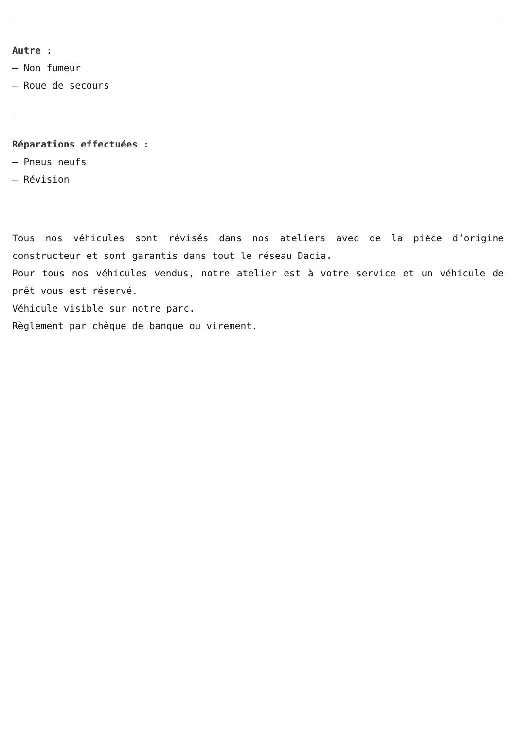Autre :
– Non fumeur
– Roue de secours
Réparations effectuées :
– Pneus neufs
– Révision
Tous nos véhicules sont révisés dans nos ateliers avec de la pièce d’origine constructeur et sont garantis dans tout le réseau Dacia.
Pour tous nos véhicules vendus, notre atelier est à votre service et un véhicule de prêt vous est réservé.
Véhicule visible sur notre parc.
Règlement par chèque de banque ou virement.